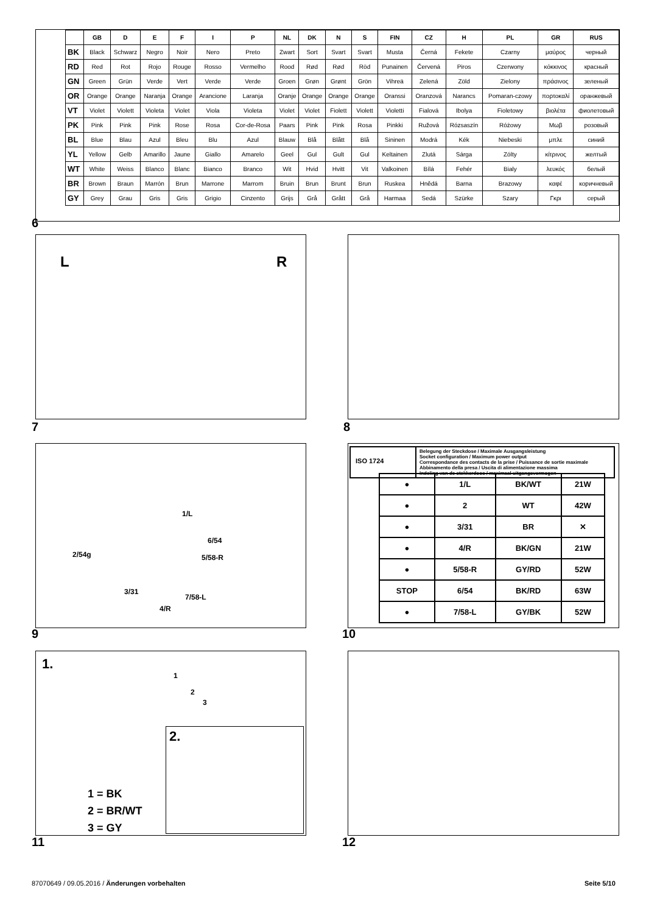| | GB | D | E | F | I | P | NL | DK | N | S | FIN | CZ | H | PL | GR | RUS |
| --- | --- | --- | --- | --- | --- | --- | --- | --- | --- | --- | --- | --- | --- | --- | --- | --- |
| BK | Black | Schwarz | Negro | Noir | Nero | Preto | Zwart | Sort | Svart | Svart | Musta | Černá | Fekete | Czarny | μαύρος | черный |
| RD | Red | Rot | Rojo | Rouge | Rosso | Vermelho | Rood | Rød | Rød | Röd | Punainen | Červená | Piros | Czerwony | κόκκινος | красный |
| GN | Green | Grün | Verde | Vert | Verde | Verde | Groen | Grøn | Grønt | Grön | Vihreä | Zelená | Zöld | Zielony | πράσινος | зеленый |
| OR | Orange | Orange | Naranja | Orange | Arancione | Laranja | Oranje | Orange | Orange | Orange | Oranssi | Oranzová | Narancs | Pomaran-czowy | πορτοκαλί | оранжевый |
| VT | Violet | Violett | Violeta | Violet | Viola | Violeta | Violet | Violet | Fiolett | Violett | Violetti | Fialová | Ibolya | Fioletowy | βιολέτα | фиолетовый |
| PK | Pink | Pink | Pink | Rose | Rosa | Cor-de-Rosa | Paars | Pink | Pink | Rosa | Pinkki | Ružová | Rózsaszín | Różowy | Μωβ | розовый |
| BL | Blue | Blau | Azul | Bleu | Blu | Azul | Blauw | Blå | Blått | Blå | Sininen | Modrá | Kék | Niebeski | μπλε | синий |
| YL | Yellow | Gelb | Amarillo | Jaune | Giallo | Amarelo | Geel | Gul | Gult | Gul | Keltainen | Zlutá | Sárga | Zólty | κίτρινος | желтый |
| WT | White | Weiss | Blanco | Blanc | Bianco | Branco | Wit | Hvid | Hvitt | Vit | Valkoinen | Bílá | Fehér | Bialy | λευκός | белый |
| BR | Brown | Braun | Marrón | Brun | Marrone | Marrom | Bruin | Brun | Brunt | Brun | Ruskea | Hnědá | Barna | Brazowy | καφέ | коричневый |
| GY | Grey | Grau | Gris | Gris | Grigio | Cinzento | Grijs | Grå | Grått | Grå | Harmaa | Sedá | Szürke | Szary | Γκρι | серый |
6
L R
7 8
1/L
2/54g
6/54
5/58-R
3/31
7/58-L
4/R
9
ISO 1724
Belegung der Steckdose / Maximale Ausgangsleistung
Socket configuration / Maximum power output
Correspondance des contacts de la prise / Puissance de sortie maximale
Abbinamento della presa / Uscita di alimentazione massima
Indeling van de stekkerdoos / maximaal uitgangsvermogen
| ● | 1/L | BK/WT | 21W |
| ● | 2 | WT | 42W |
| ● | 3/31 | BR | ✕ |
| ● | 4/R | BK/GN | 21W |
| ● | 5/58-R | GY/RD | 52W |
| STOP | 6/54 | BK/RD | 63W |
| ● | 7/58-L | GY/BK | 52W |
10
1.
1
2
3
2.
1 = BK
2 = BR/WT
3 = GY
11 12
87070649 / 09.05.2016 / Änderungen vorbehalten
Seite 5/10